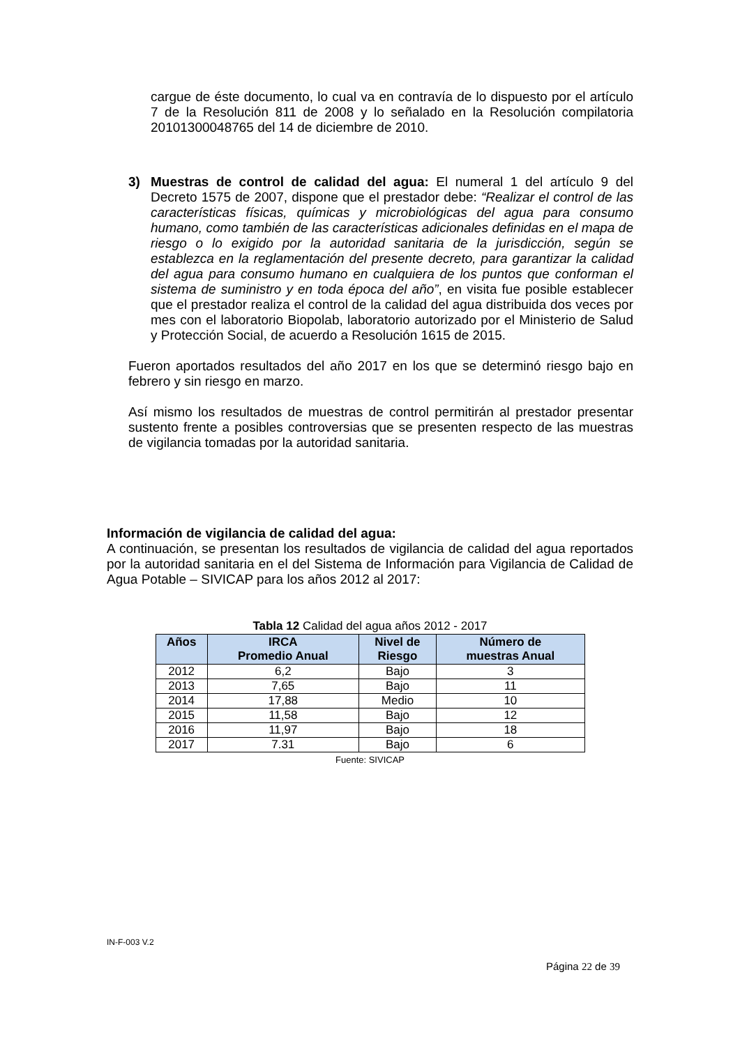cargue de éste documento, lo cual va en contravía de lo dispuesto por el artículo 7 de la Resolución 811 de 2008 y lo señalado en la Resolución compilatoria 20101300048765 del 14 de diciembre de 2010.
3) Muestras de control de calidad del agua: El numeral 1 del artículo 9 del Decreto 1575 de 2007, dispone que el prestador debe: “Realizar el control de las características físicas, químicas y microbiológicas del agua para consumo humano, como también de las características adicionales definidas en el mapa de riesgo o lo exigido por la autoridad sanitaria de la jurisdicción, según se establezca en la reglamentación del presente decreto, para garantizar la calidad del agua para consumo humano en cualquiera de los puntos que conforman el sistema de suministro y en toda época del año”, en visita fue posible establecer que el prestador realiza el control de la calidad del agua distribuida dos veces por mes con el laboratorio Biopolab, laboratorio autorizado por el Ministerio de Salud y Protección Social, de acuerdo a Resolución 1615 de 2015.
Fueron aportados resultados del año 2017 en los que se determinó riesgo bajo en febrero y sin riesgo en marzo.
Así mismo los resultados de muestras de control permitirán al prestador presentar sustento frente a posibles controversias que se presenten respecto de las muestras de vigilancia tomadas por la autoridad sanitaria.
Información de vigilancia de calidad del agua:
A continuación, se presentan los resultados de vigilancia de calidad del agua reportados por la autoridad sanitaria en el del Sistema de Información para Vigilancia de Calidad de Agua Potable – SIVICAP para los años 2012 al 2017:
Tabla 12 Calidad del agua años 2012 - 2017
| Años | IRCA Promedio Anual | Nivel de Riesgo | Número de muestras Anual |
| --- | --- | --- | --- |
| 2012 | 6,2 | Bajo | 3 |
| 2013 | 7,65 | Bajo | 11 |
| 2014 | 17,88 | Medio | 10 |
| 2015 | 11,58 | Bajo | 12 |
| 2016 | 11,97 | Bajo | 18 |
| 2017 | 7.31 | Bajo | 6 |
Fuente: SIVICAP
IN-F-003 V.2
Página 22 de 39